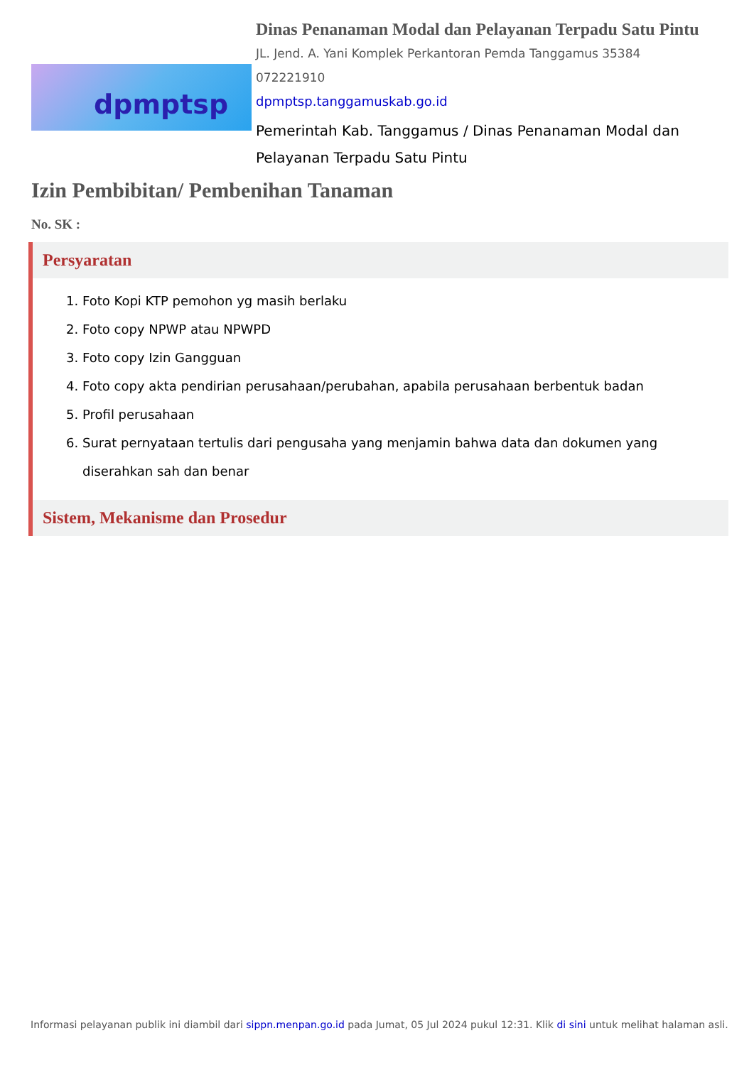dpmptsp
Dinas Penanaman Modal dan Pelayanan Terpadu Satu Pintu
JL. Jend. A. Yani Komplek Perkantoran Pemda Tanggamus 35384
072221910
dpmptsp.tanggamuskab.go.id
Pemerintah Kab. Tanggamus / Dinas Penanaman Modal dan Pelayanan Terpadu Satu Pintu
Izin Pembibitan/ Pembenihan Tanaman
No. SK :
Persyaratan
1. Foto Kopi KTP pemohon yg masih berlaku
2. Foto copy NPWP atau NPWPD
3. Foto copy Izin Gangguan
4. Foto copy akta pendirian perusahaan/perubahan, apabila perusahaan berbentuk badan
5. Profil perusahaan
6. Surat pernyataan tertulis dari pengusaha yang menjamin bahwa data dan dokumen yang diserahkan sah dan benar
Sistem, Mekanisme dan Prosedur
Informasi pelayanan publik ini diambil dari sippn.menpan.go.id pada Jumat, 05 Jul 2024 pukul 12:31. Klik di sini untuk melihat halaman asli.